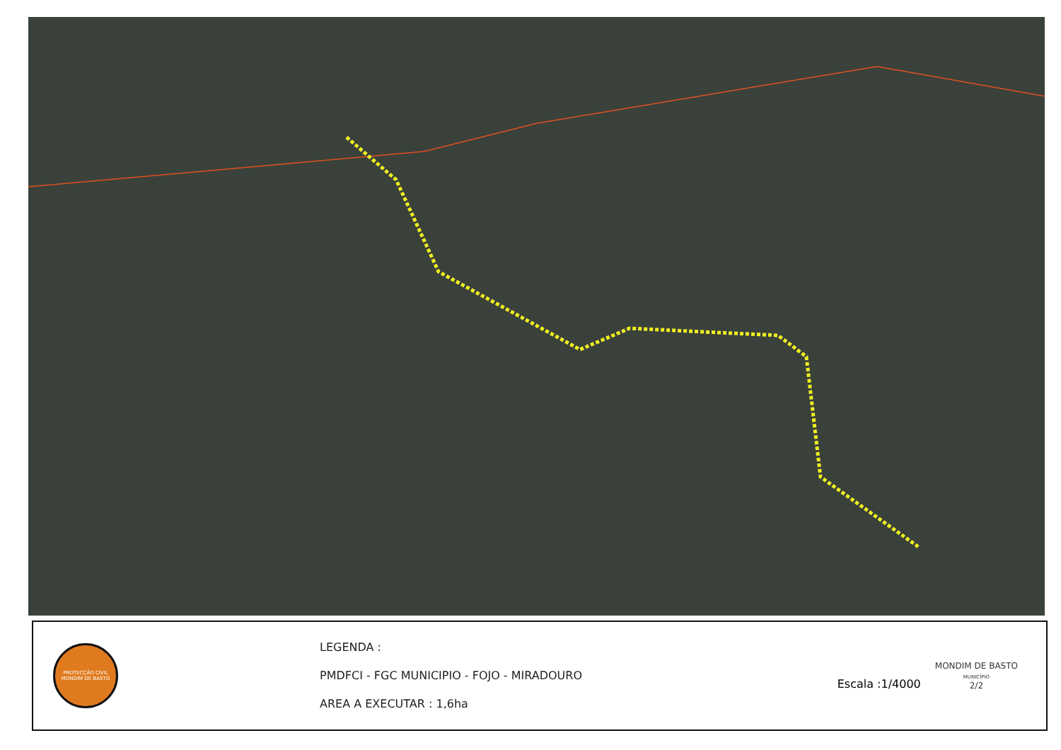PROTECÇÃO CIVIL
MONDIM DE BASTO
LEGENDA :
PMDFCI - FGC MUNICIPIO - FOJO - MIRADOURO
AREA A EXECUTAR : 1,6ha
Escala :1/4000
MONDIM DE BASTO
MUNICÍPIO
2/2